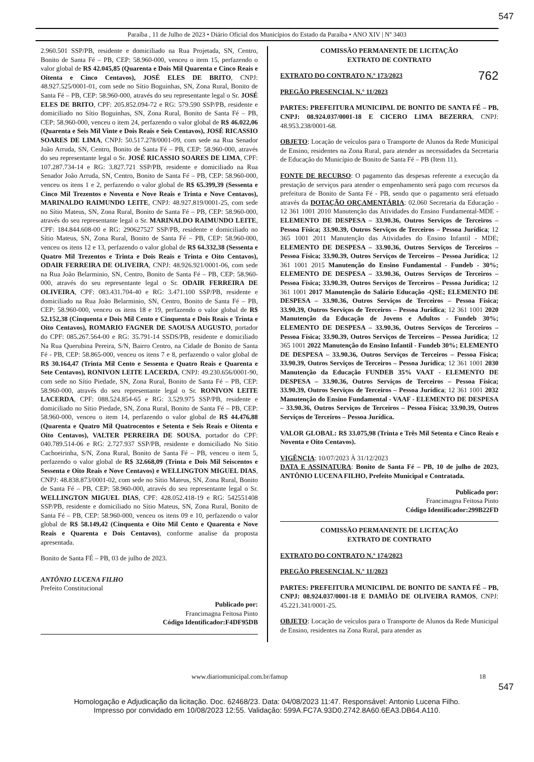547
Paraíba , 11 de Julho de 2023 • Diário Oficial dos Municípios do Estado da Paraíba • ANO XIV | Nº 3403
2.960.501 SSP/PB, residente e domiciliado na Rua Projetada, SN, Centro, Bonito de Santa Fé – PB, CEP: 58.960-000, venceu o item 15, perfazendo o valor global de R$ 42.045,85 (Quarenta e Dois Mil Quarenta e Cinco Reais e Oitenta e Cinco Centavos), JOSÉ ELES DE BRITO, CNPJ: 48.927.525/0001-01, com sede no Sítio Boguinhas, SN, Zona Rural, Bonito de Santa Fé – PB, CEP: 58.960-000, através do seu representante legal o Sr. JOSÉ ELES DE BRITO, CPF: 205.852.094-72 e RG: 579.590 SSP/PB, residente e domiciliado no Sítio Boguinhas, SN, Zona Rural, Bonito de Santa Fé – PB, CEP: 58.960-000, venceu o item 24, perfazendo o valor global de R$ 46.022,06 (Quarenta e Seis Mil Vinte e Dois Reais e Seis Centavos), JOSÉ RICASSIO SOARES DE LIMA, CNPJ: 50.517.278/0001-09, com sede na Rua Senador João Arruda, SN, Centro, Bonito de Santa Fé – PB, CEP: 58.960-000, através do seu representante legal o Sr. JOSÉ RICASSIO SOARES DE LIMA, CPF: 107.287.734-14 e RG: 3.827.721 SSP/PB, residente e domiciliado na Rua Senador João Arruda, SN, Centro, Bonito de Santa Fé – PB, CEP: 58.960-000, venceu os itens 1 e 2, perfazendo o valor global de R$ 65.399,39 (Sessenta e Cinco Mil Trezentos e Noventa e Nove Reais e Trinta e Nove Centavos), MARINALDO RAIMUNDO LEITE, CNPJ: 48.927.819/0001-25, com sede no Sítio Mateus, SN, Zona Rural, Bonito de Santa Fé – PB, CEP: 58.960-000, através do seu representante legal o Sr. MARINALDO RAIMUNDO LEITE, CPF: 184.844.608-00 e RG: 290627527 SSP/PB, residente e domiciliado no Sítio Mateus, SN, Zona Rural, Bonito de Santa Fé – PB, CEP: 58.960-000, venceu os itens 12 e 13, perfazendo o valor global de R$ 64.332,38 (Sessenta e Quatro Mil Trezentos e Trinta e Dois Reais e Trinta e Oito Centavos), ODAIR FERREIRA DE OLIVEIRA, CNPJ: 48.926.921/0001-06, com sede na Rua João Belarminio, SN, Centro, Bonito de Santa Fé – PB, CEP: 58.960-000, através do seu representante legal o Sr. ODAIR FERREIRA DE OLIVEIRA, CPF: 083.431.704-40 e RG: 3.471.100 SSP/PB, residente e domiciliado na Rua João Belarminio, SN, Centro, Bonito de Santa Fé – PB, CEP: 58.960-000, venceu os itens 18 e 19, perfazendo o valor global de R$ 52.152,38 (Cinquenta e Dois Mil Cento e Cinquenta e Dois Reais e Trinta e Oito Centavos), ROMARIO FAGNER DE SAOUSA AUGUSTO, portador do CPF: 085.267.564-00 e RG: 35.791-14 SSDS/PB, residente e domiciliado Na Rua Querubina Pereira, S/N, Bairro Centro, na Cidade de Bonito de Santa Fé - PB, CEP: 58.865-000, venceu os itens 7 e 8, perfazendo o valor global de R$ 30.164,47 (Trinta Mil Cento e Sessenta e Quatro Reais e Quarenta e Sete Centavos), RONIVON LEITE LACERDA, CNPJ: 49.230.656/0001-90, com sede no Sítio Piedade, SN, Zona Rural, Bonito de Santa Fé – PB, CEP: 58.960-000, através do seu representante legal o Sr. RONIVON LEITE LACERDA, CPF: 088.524.854-65 e RG: 3.529.975 SSP/PB, residente e domiciliado no Sítio Piedade, SN, Zona Rural, Bonito de Santa Fé – PB, CEP: 58.960-000, venceu o item 14, perfazendo o valor global de R$ 44.476,88 (Quarenta e Quatro Mil Quatrocentos e Setenta e Seis Reais e Oitenta e Oito Centavos), VALTER PERREIRA DE SOUSA, portador do CPF: 040.789.514-06 e RG: 2.727.937 SSP/PB, residente e domiciliado No Sitio Cachoeirinha, S/N, Zona Rural, Bonito de Santa Fé – PB, venceu o item 5, perfazendo o valor global de R$ 32.668,09 (Trinta e Dois Mil Seiscentos e Sessenta e Oito Reais e Nove Centavos) e WELLINGTON MIGUEL DIAS, CNPJ: 48.838.873/0001-02, com sede no Sítio Mateus, SN, Zona Rural, Bonito de Santa Fé – PB, CEP: 58.960-000, através do seu representante legal o Sr. WELLINGTON MIGUEL DIAS, CPF: 428.052.418-19 e RG: 542551408 SSP/PB, residente e domiciliado no Sítio Mateus, SN, Zona Rural, Bonito de Santa Fé – PB, CEP: 58.960-000, venceu os itens 09 e 10, perfazendo o valor global de R$ 58.149,42 (Cinquenta e Oito Mil Cento e Quarenta e Nove Reais e Quarenta e Dois Centavos), conforme analise da proposta apresentada.
Bonito de Santa FÉ – PB, 03 de julho de 2023.
ANTÔNIO LUCENA FILHO
Prefeito Constitucional
Publicado por:
Francimagna Feitosa Pinto
Código Identificador:F4DF95DB
COMISSÃO PERMANENTE DE LICITAÇÃO
EXTRATO DE CONTRATO
EXTRATO DO CONTRATO N.º 173/2023 762
PREGÃO PRESENCIAL N.º 11/2023
PARTES: PREFEITURA MUNICIPAL DE BONITO DE SANTA FÉ – PB, CNPJ: 08.924.037/0001-18 E CICERO LIMA BEZERRA, CNPJ: 48.953.238/0001-68.
OBJETO: Locação de veículos para o Transporte de Alunos da Rede Municipal de Ensino, residentes na Zona Rural, para atender as necessidades da Secretaria de Educação do Município de Bonito de Santa Fé – PB (Item 11).
FONTE DE RECURSO: O pagamento das despesas referente a execução da prestação de serviços para atender o empenhamento será pago com recursos da prefeitura de Bonito de Santa Fé - PB, sendo que o pagamento será efetuado através da DOTAÇÃO ORÇAMENTÁRIA: 02.060 Secretaria da Educação - 12 361 1001 2010 Manutenção das Atividades do Ensino Fundamental-MDE - ELEMENTO DE DESPESA – 33.90.36, Outros Serviços de Terceiros – Pessoa Física; 33.90.39, Outros Serviços de Terceiros – Pessoa Jurídica; 12 365 1001 2011 Manutenção das Atividades do Ensino Infantil - MDE; ELEMENTO DE DESPESA – 33.90.36, Outros Serviços de Terceiros – Pessoa Física; 33.90.39, Outros Serviços de Terceiros – Pessoa Jurídica; 12 361 1001 2015 Manutenção do Ensino Fundamental - Fundeb - 30%; ELEMENTO DE DESPESA – 33.90.36, Outros Serviços de Terceiros – Pessoa Física; 33.90.39, Outros Serviços de Terceiros – Pessoa Jurídica; 12 361 1001 2017 Manutenção do Salário Educação -QSE; ELEMENTO DE DESPESA – 33.90.36, Outros Serviços de Terceiros – Pessoa Física; 33.90.39, Outros Serviços de Terceiros – Pessoa Jurídica; 12 361 1001 2020 Manutenção da Educação de Jovens e Adultos - Fundeb 30%; ELEMENTO DE DESPESA – 33.90.36, Outros Serviços de Terceiros – Pessoa Física; 33.90.39, Outros Serviços de Terceiros – Pessoa Jurídica; 12 365 1001 2022 Manutenção do Ensino Infantil - Fundeb 30%; ELEMENTO DE DESPESA – 33.90.36, Outros Serviços de Terceiros – Pessoa Física; 33.90.39, Outros Serviços de Terceiros – Pessoa Jurídica; 12 361 1001 2030 Manutenção da Educação FUNDEB 35% VAAT - ELEMENTO DE DESPESA – 33.90.36, Outros Serviços de Terceiros – Pessoa Física; 33.90.39, Outros Serviços de Terceiros – Pessoa Jurídica; 12 361 1001 2032 Manutenção do Ensino Fundamental - VAAF - ELEMENTO DE DESPESA – 33.90.36, Outros Serviços de Terceiros – Pessoa Física; 33.90.39, Outros Serviços de Terceiros – Pessoa Jurídica.
VALOR GLOBAL: R$ 33.075,98 (Trinta e Três Mil Setenta e Cinco Reais e Noventa e Oito Centavos).
VIGÊNCIA: 10/07/2023 À 31/12/2023
DATA E ASSINATURA: Bonito de Santa Fé – PB, 10 de julho de 2023, ANTÔNIO LUCENA FILHO, Prefeito Municipal e Contratada.
Publicado por:
Francimagna Feitosa Pinto
Código Identificador:299B22FD
COMISSÃO PERMANENTE DE LICITAÇÃO
EXTRATO DE CONTRATO
EXTRATO DO CONTRATO N.º 174/2023
PREGÃO PRESENCIAL N.º 11/2023
PARTES: PREFEITURA MUNICIPAL DE BONITO DE SANTA FÉ – PB, CNPJ: 08.924.037/0001-18 E DAMIÃO DE OLIVEIRA RAMOS, CNPJ: 45.221.341/0001-25.
OBJETO: Locação de veículos para o Transporte de Alunos da Rede Municipal de Ensino, residentes na Zona Rural, para atender as
www.diariomunicipal.com.br/famup 18
547
Homologação e Adjudicação da licitação. Doc. 62468/23. Data: 04/08/2023 11:47. Responsável: Antonio Lucena Filho.
Impresso por convidado em 10/08/2023 12:55. Validação: 599A.FC7A.93D0.2742.8A60.6EA3.DB64.A110.